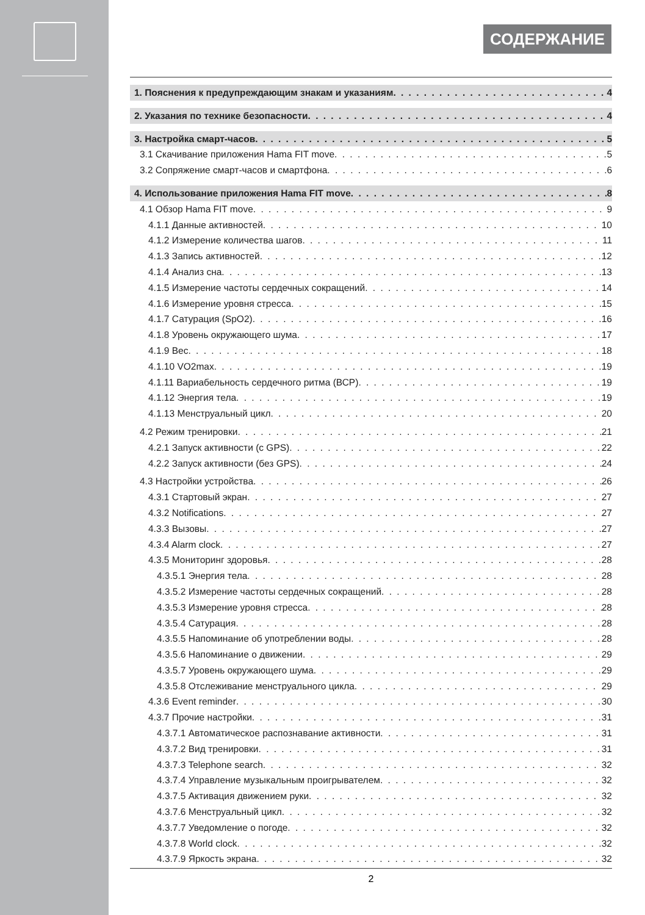СОДЕРЖАНИЕ
1. Пояснения к предупреждающим знакам и указаниям 4
2. Указания по технике безопасности 4
3. Настройка смарт-часов 5
3.1 Скачивание приложения Hama FIT move 5
3.2 Сопряжение смарт-часов и смартфона 6
4. Использование приложения Hama FIT move 8
4.1 Обзор Hama FIT move 9
4.1.1 Данные активностей 10
4.1.2 Измерение количества шагов 11
4.1.3 Запись активностей 12
4.1.4 Анализ сна 13
4.1.5 Измерение частоты сердечных сокращений 14
4.1.6 Измерение уровня стресса 15
4.1.7 Сатурация (SpO2) 16
4.1.8 Уровень окружающего шума 17
4.1.9 Вес 18
4.1.10 VO2max 19
4.1.11 Вариабельность сердечного ритма (ВСР) 19
4.1.12 Энергия тела 19
4.1.13 Менструальный цикл 20
4.2 Режим тренировки 21
4.2.1 Запуск активности (с GPS) 22
4.2.2 Запуск активности (без GPS) 24
4.3 Настройки устройства 26
4.3.1 Стартовый экран 27
4.3.2 Notifications 27
4.3.3 Вызовы 27
4.3.4 Alarm clock 27
4.3.5 Мониторинг здоровья 28
4.3.5.1 Энергия тела 28
4.3.5.2 Измерение частоты сердечных сокращений 28
4.3.5.3 Измерение уровня стресса 28
4.3.5.4 Сатурация 28
4.3.5.5 Напоминание об употреблении воды 28
4.3.5.6 Напоминание о движении 29
4.3.5.7 Уровень окружающего шума 29
4.3.5.8 Отслеживание менструального цикла 29
4.3.6 Event reminder 30
4.3.7 Прочие настройки 31
4.3.7.1 Автоматическое распознавание активности 31
4.3.7.2 Вид тренировки 31
4.3.7.3 Telephone search 32
4.3.7.4 Управление музыкальным проигрывателем 32
4.3.7.5 Активация движением руки 32
4.3.7.6 Менструальный цикл 32
4.3.7.7 Уведомление о погоде 32
4.3.7.8 World clock 32
4.3.7.9 Яркость экрана 32
2